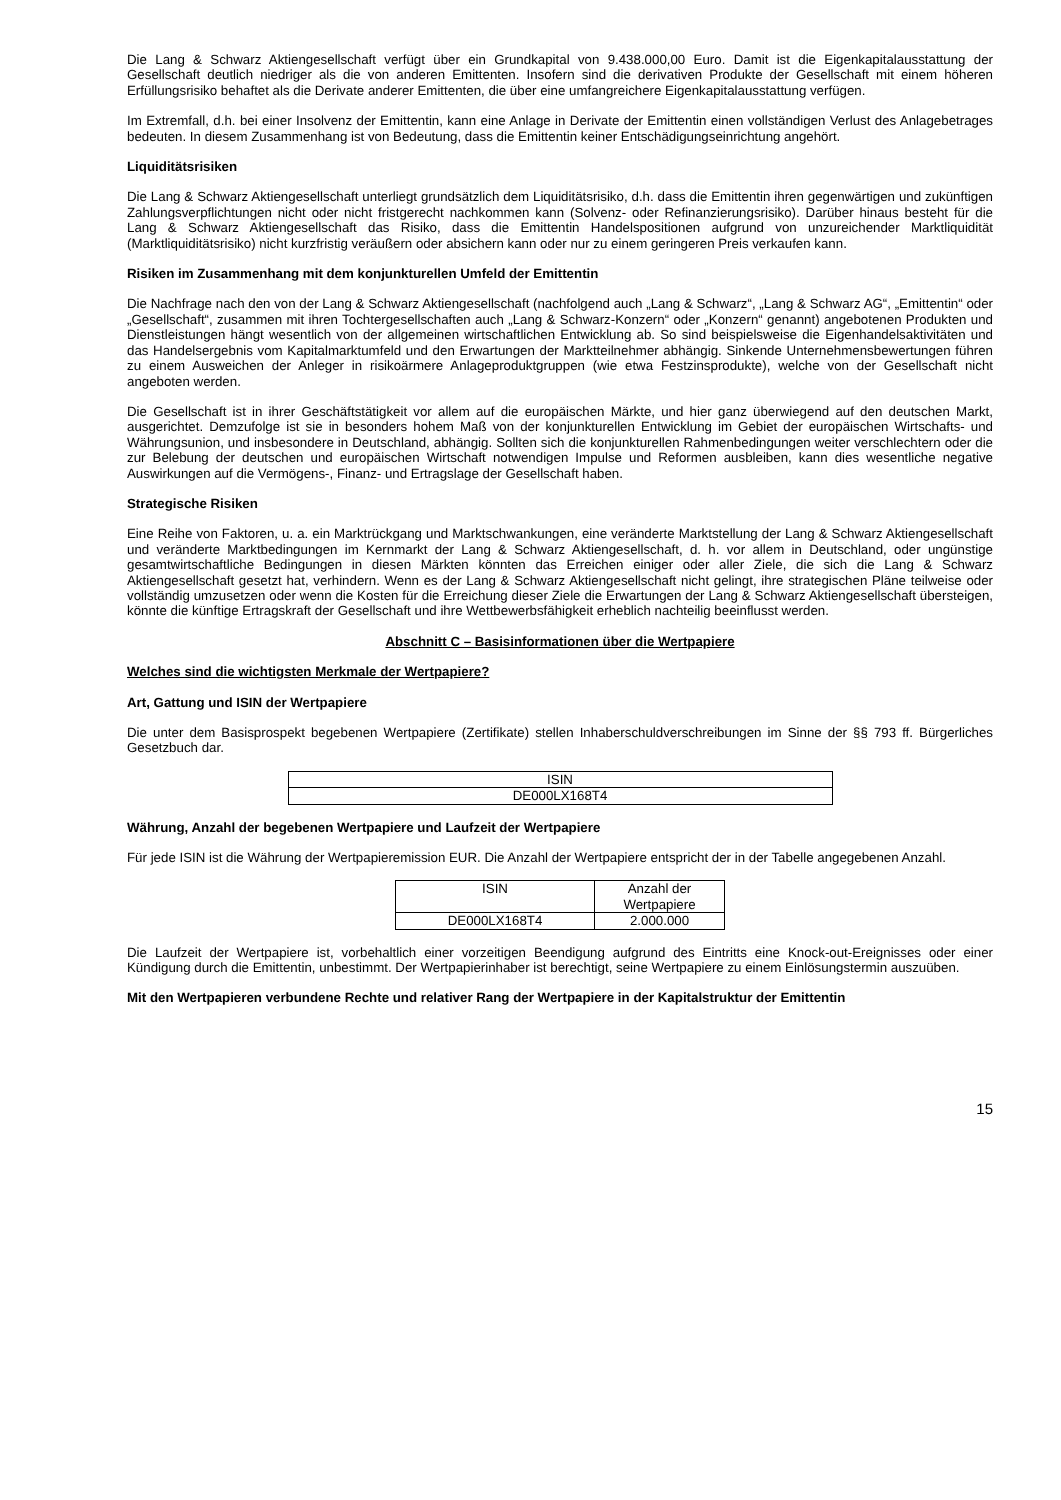Die Lang & Schwarz Aktiengesellschaft verfügt über ein Grundkapital von 9.438.000,00 Euro. Damit ist die Eigenkapitalausstattung der Gesellschaft deutlich niedriger als die von anderen Emittenten. Insofern sind die derivativen Produkte der Gesellschaft mit einem höheren Erfüllungsrisiko behaftet als die Derivate anderer Emittenten, die über eine umfangreichere Eigenkapitalausstattung verfügen.
Im Extremfall, d.h. bei einer Insolvenz der Emittentin, kann eine Anlage in Derivate der Emittentin einen vollständigen Verlust des Anlagebetrages bedeuten. In diesem Zusammenhang ist von Bedeutung, dass die Emittentin keiner Entschädigungseinrichtung angehört.
Liquiditätsrisiken
Die Lang & Schwarz Aktiengesellschaft unterliegt grundsätzlich dem Liquiditätsrisiko, d.h. dass die Emittentin ihren gegenwärtigen und zukünftigen Zahlungsverpflichtungen nicht oder nicht fristgerecht nachkommen kann (Solvenz- oder Refinanzierungsrisiko). Darüber hinaus besteht für die Lang & Schwarz Aktiengesellschaft das Risiko, dass die Emittentin Handelspositionen aufgrund von unzureichender Marktliquidität (Marktliquiditätsrisiko) nicht kurzfristig veräußern oder absichern kann oder nur zu einem geringeren Preis verkaufen kann.
Risiken im Zusammenhang mit dem konjunkturellen Umfeld der Emittentin
Die Nachfrage nach den von der Lang & Schwarz Aktiengesellschaft (nachfolgend auch „Lang & Schwarz“, „Lang & Schwarz AG“, „Emittentin“ oder „Gesellschaft“, zusammen mit ihren Tochtergesellschaften auch „Lang & Schwarz-Konzern“ oder „Konzern“ genannt) angebotenen Produkten und Dienstleistungen hängt wesentlich von der allgemeinen wirtschaftlichen Entwicklung ab. So sind beispielsweise die Eigenhandelsaktivitäten und das Handelsergebnis vom Kapitalmarktumfeld und den Erwartungen der Marktteilnehmer abhängig. Sinkende Unternehmensbewertungen führen zu einem Ausweichen der Anleger in risikoärmere Anlageproduktgruppen (wie etwa Festzinsprodukte), welche von der Gesellschaft nicht angeboten werden.
Die Gesellschaft ist in ihrer Geschäftstätigkeit vor allem auf die europäischen Märkte, und hier ganz überwiegend auf den deutschen Markt, ausgerichtet. Demzufolge ist sie in besonders hohem Maß von der konjunkturellen Entwicklung im Gebiet der europäischen Wirtschafts- und Währungsunion, und insbesondere in Deutschland, abhängig. Sollten sich die konjunkturellen Rahmenbedingungen weiter verschlechtern oder die zur Belebung der deutschen und europäischen Wirtschaft notwendigen Impulse und Reformen ausbleiben, kann dies wesentliche negative Auswirkungen auf die Vermögens-, Finanz- und Ertragslage der Gesellschaft haben.
Strategische Risiken
Eine Reihe von Faktoren, u. a. ein Marktrückgang und Marktschwankungen, eine veränderte Marktstellung der Lang & Schwarz Aktiengesellschaft und veränderte Marktbedingungen im Kernmarkt der Lang & Schwarz Aktiengesellschaft, d. h. vor allem in Deutschland, oder ungünstige gesamtwirtschaftliche Bedingungen in diesen Märkten könnten das Erreichen einiger oder aller Ziele, die sich die Lang & Schwarz Aktiengesellschaft gesetzt hat, verhindern. Wenn es der Lang & Schwarz Aktiengesellschaft nicht gelingt, ihre strategischen Pläne teilweise oder vollständig umzusetzen oder wenn die Kosten für die Erreichung dieser Ziele die Erwartungen der Lang & Schwarz Aktiengesellschaft übersteigen, könnte die künftige Ertragskraft der Gesellschaft und ihre Wettbewerbsfähigkeit erheblich nachteilig beeinflusst werden.
Abschnitt C – Basisinformationen über die Wertpapiere
Welches sind die wichtigsten Merkmale der Wertpapiere?
Art, Gattung und ISIN der Wertpapiere
Die unter dem Basisprospekt begebenen Wertpapiere (Zertifikate) stellen Inhaberschuldverschreibungen im Sinne der §§ 793 ff. Bürgerliches Gesetzbuch dar.
| ISIN |
| --- |
| DE000LX168T4 |
Währung, Anzahl der begebenen Wertpapiere und Laufzeit der Wertpapiere
Für jede ISIN ist die Währung der Wertpapieremission EUR. Die Anzahl der Wertpapiere entspricht der in der Tabelle angegebenen Anzahl.
| ISIN | Anzahl der Wertpapiere |
| --- | --- |
| DE000LX168T4 | 2.000.000 |
Die Laufzeit der Wertpapiere ist, vorbehaltlich einer vorzeitigen Beendigung aufgrund des Eintritts eine Knock-out-Ereignisses oder einer Kündigung durch die Emittentin, unbestimmt. Der Wertpapierinhaber ist berechtigt, seine Wertpapiere zu einem Einlösungstermin auszuüben.
Mit den Wertpapieren verbundene Rechte und relativer Rang der Wertpapiere in der Kapitalstruktur der Emittentin
15